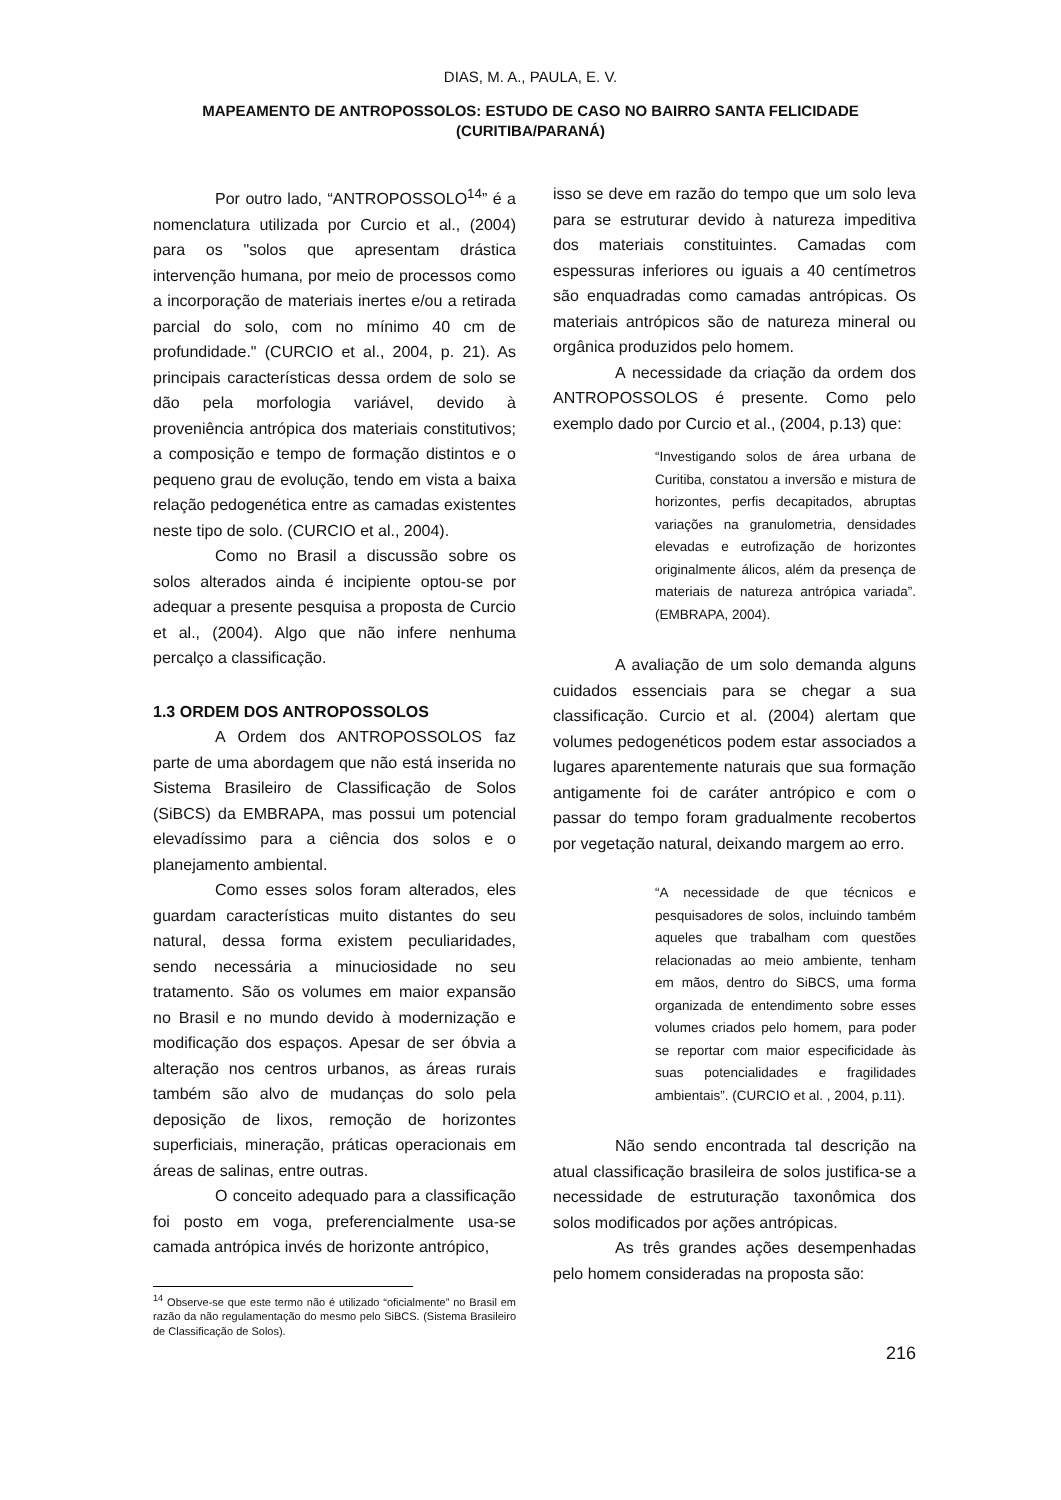DIAS, M. A., PAULA, E. V.
MAPEAMENTO DE ANTROPOSSOLOS: ESTUDO DE CASO NO BAIRRO SANTA FELICIDADE (CURITIBA/PARANÁ)
Por outro lado, “ANTROPOSSOLO<sup>14</sup>” é a nomenclatura utilizada por Curcio et al., (2004) para os "solos que apresentam drástica intervenção humana, por meio de processos como a incorporação de materiais inertes e/ou a retirada parcial do solo, com no mínimo 40 cm de profundidade." (CURCIO et al., 2004, p. 21). As principais características dessa ordem de solo se dão pela morfologia variável, devido à proveniência antrópica dos materiais constitutivos; a composição e tempo de formação distintos e o pequeno grau de evolução, tendo em vista a baixa relação pedogenética entre as camadas existentes neste tipo de solo. (CURCIO et al., 2004).
Como no Brasil a discussão sobre os solos alterados ainda é incipiente optou-se por adequar a presente pesquisa a proposta de Curcio et al., (2004). Algo que não infere nenhuma percalço a classificação.
1.3 ORDEM DOS ANTROPOSSOLOS
A Ordem dos ANTROPOSSOLOS faz parte de uma abordagem que não está inserida no Sistema Brasileiro de Classificação de Solos (SiBCS) da EMBRAPA, mas possui um potencial elevadíssimo para a ciência dos solos e o planejamento ambiental.
Como esses solos foram alterados, eles guardam características muito distantes do seu natural, dessa forma existem peculiaridades, sendo necessária a minuciosidade no seu tratamento. São os volumes em maior expansão no Brasil e no mundo devido à modernização e modificação dos espaços. Apesar de ser óbvia a alteração nos centros urbanos, as áreas rurais também são alvo de mudanças do solo pela deposição de lixos, remoção de horizontes superficiais, mineração, práticas operacionais em áreas de salinas, entre outras.
O conceito adequado para a classificação foi posto em voga, preferencialmente usa-se camada antrópica invés de horizonte antrópico,
<sup>14</sup> Observe-se que este termo não é utilizado “oficialmente” no Brasil em razão da não regulamentação do mesmo pelo SiBCS. (Sistema Brasileiro de Classificação de Solos).
isso se deve em razão do tempo que um solo leva para se estruturar devido à natureza impeditiva dos materiais constituintes. Camadas com espessuras inferiores ou iguais a 40 centímetros são enquadradas como camadas antrópicas. Os materiais antrópicos são de natureza mineral ou orgânica produzidos pelo homem.
A necessidade da criação da ordem dos ANTROPOSSOLOS é presente. Como pelo exemplo dado por Curcio et al., (2004, p.13) que:
“Investigando solos de área urbana de Curitiba, constatou a inversão e mistura de horizontes, perfis decapitados, abruptas variações na granulometria, densidades elevadas e eutrofização de horizontes originalmente álicos, além da presença de materiais de natureza antrópica variada”. (EMBRAPA, 2004).
A avaliação de um solo demanda alguns cuidados essenciais para se chegar a sua classificação. Curcio et al. (2004) alertam que volumes pedogenéticos podem estar associados a lugares aparentemente naturais que sua formação antigamente foi de caráter antrópico e com o passar do tempo foram gradualmente recobertos por vegetação natural, deixando margem ao erro.
“A necessidade de que técnicos e pesquisadores de solos, incluindo também aqueles que trabalham com questões relacionadas ao meio ambiente, tenham em mãos, dentro do SiBCS, uma forma organizada de entendimento sobre esses volumes criados pelo homem, para poder se reportar com maior especificidade às suas potencialidades e fragilidades ambientais”. (CURCIO et al. , 2004, p.11).
Não sendo encontrada tal descrição na atual classificação brasileira de solos justifica-se a necessidade de estruturação taxonômica dos solos modificados por ações antrópicas.
As três grandes ações desempenhadas pelo homem consideradas na proposta são:
216